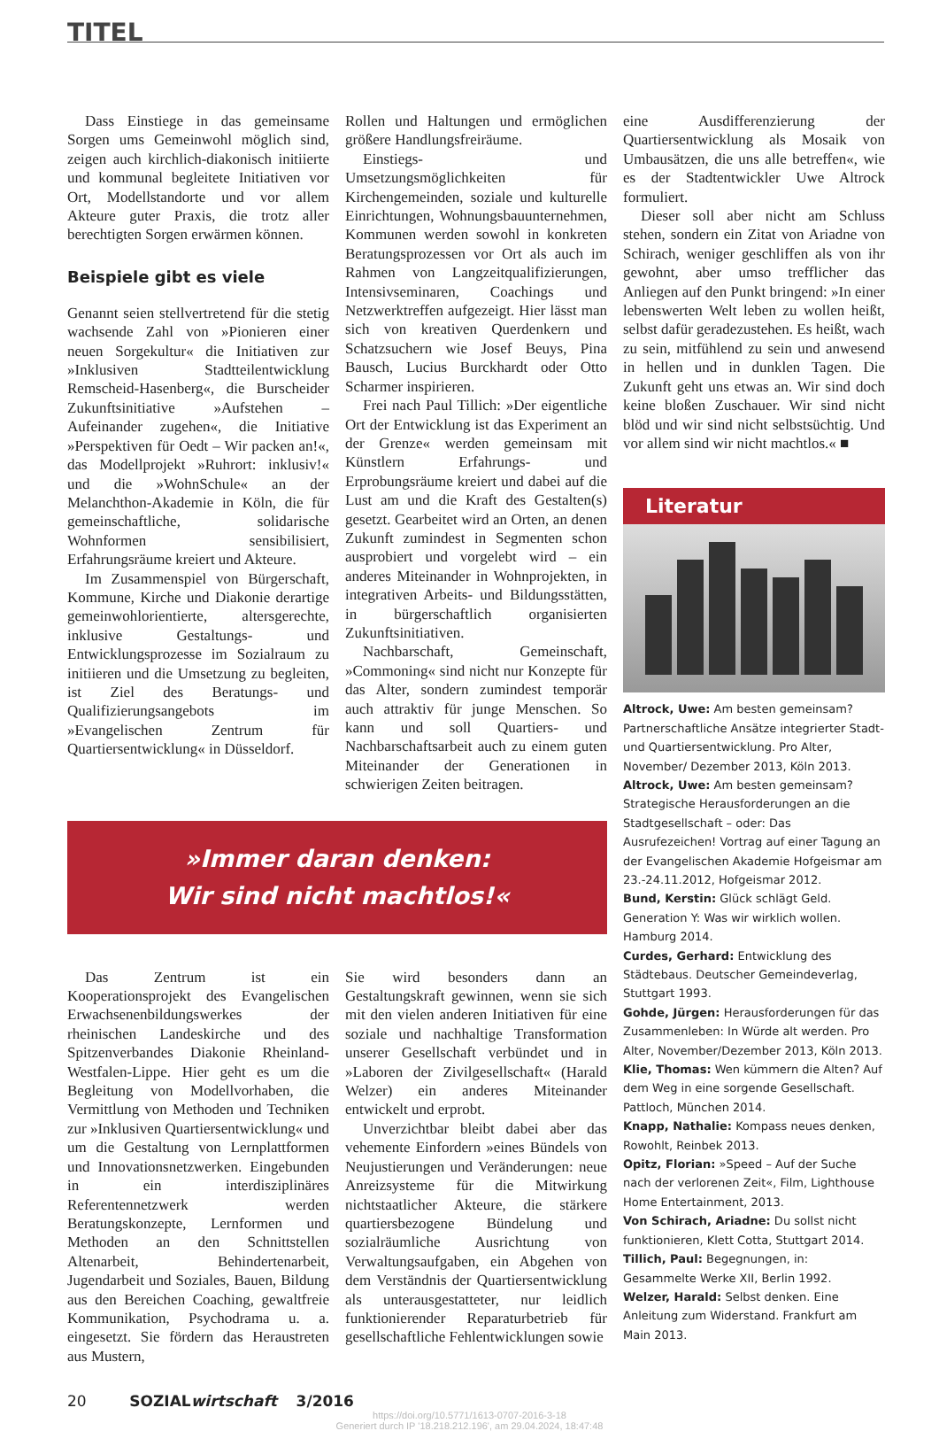TITEL
Dass Einstiege in das gemeinsame Sorgen ums Gemeinwohl möglich sind, zeigen auch kirchlich-diakonisch initiierte und kommunal begleitete Initiativen vor Ort, Modellstandorte und vor allem Akteure guter Praxis, die trotz aller berechtigten Sorgen erwärmen können.
Beispiele gibt es viele
Genannt seien stellvertretend für die stetig wachsende Zahl von »Pionieren einer neuen Sorgekultur« die Initiativen zur »Inklusiven Stadtteilentwicklung Remscheid-Hasenberg«, die Burscheider Zukunftsinitiative »Aufstehen – Aufeinander zugehen«, die Initiative »Perspektiven für Oedt – Wir packen an!«, das Modellprojekt »Ruhrort: inklusiv!« und die »WohnSchule« an der Melanchthon-Akademie in Köln, die für gemeinschaftliche, solidarische Wohnformen sensibilisiert, Erfahrungsräume kreiert und Akteure.
Im Zusammenspiel von Bürgerschaft, Kommune, Kirche und Diakonie derartige gemeinwohlorientierte, altersgerechte, inklusive Gestaltungs- und Entwicklungsprozesse im Sozialraum zu initiieren und die Umsetzung zu begleiten, ist Ziel des Beratungs- und Qualifizierungsangebots im »Evangelischen Zentrum für Quartiersentwicklung« in Düsseldorf.
Rollen und Haltungen und ermöglichen größere Handlungsfreiräume.
Einstiegs- und Umsetzungsmöglichkeiten für Kirchengemeinden, soziale und kulturelle Einrichtungen, Wohnungsbauunternehmen, Kommunen werden sowohl in konkreten Beratungsprozessen vor Ort als auch im Rahmen von Langzeitqualifizierungen, Intensivseminaren, Coachings und Netzwerktreffen aufgezeigt. Hier lässt man sich von kreativen Querdenkern und Schatzsuchern wie Josef Beuys, Pina Bausch, Lucius Burckhardt oder Otto Scharmer inspirieren.
Frei nach Paul Tillich: »Der eigentliche Ort der Entwicklung ist das Experiment an der Grenze« werden gemeinsam mit Künstlern Erfahrungs- und Erprobungsräume kreiert und dabei auf die Lust am und die Kraft des Gestalten(s) gesetzt. Gearbeitet wird an Orten, an denen Zukunft zumindest in Segmenten schon ausprobiert und vorgelebt wird – ein anderes Miteinander in Wohnprojekten, in integrativen Arbeits- und Bildungsstätten, in bürgerschaftlich organisierten Zukunftsinitiativen.
Nachbarschaft, Gemeinschaft, »Commoning« sind nicht nur Konzepte für das Alter, sondern zumindest temporär auch attraktiv für junge Menschen. So kann und soll Quartiers- und Nachbarschaftsarbeit auch zu einem guten Miteinander der Generationen in schwierigen Zeiten beitragen.
eine Ausdifferenzierung der Quartiersentwicklung als Mosaik von Umbausätzen, die uns alle betreffen«, wie es der Stadtentwickler Uwe Altrock formuliert.
Dieser soll aber nicht am Schluss stehen, sondern ein Zitat von Ariadne von Schirach, weniger geschliffen als von ihr gewohnt, aber umso trefflicher das Anliegen auf den Punkt bringend: »In einer lebenswerten Welt leben zu wollen heißt, selbst dafür geradezustehen. Es heißt, wach zu sein, mitfühlend zu sein und anwesend in hellen und in dunklen Tagen. Die Zukunft geht uns etwas an. Wir sind doch keine bloßen Zuschauer. Wir sind nicht blöd und wir sind nicht selbstsüchtig. Und vor allem sind wir nicht machtlos.« ■
Literatur
Altrock, Uwe: Am besten gemeinsam? Partnerschaftliche Ansätze integrierter Stadt- und Quartiersentwicklung. Pro Alter, November/ Dezember 2013, Köln 2013.
Altrock, Uwe: Am besten gemeinsam? Strategische Herausforderungen an die Stadtgesellschaft – oder: Das Ausrufezeichen! Vortrag auf einer Tagung an der Evangelischen Akademie Hofgeismar am 23.-24.11.2012, Hofgeismar 2012.
Bund, Kerstin: Glück schlägt Geld. Generation Y: Was wir wirklich wollen. Hamburg 2014.
Curdes, Gerhard: Entwicklung des Städtebaus. Deutscher Gemeindeverlag, Stuttgart 1993.
Gohde, Jürgen: Herausforderungen für das Zusammenleben: In Würde alt werden. Pro Alter, November/Dezember 2013, Köln 2013.
Klie, Thomas: Wen kümmern die Alten? Auf dem Weg in eine sorgende Gesellschaft. Pattloch, München 2014.
Knapp, Nathalie: Kompass neues denken, Rowohlt, Reinbek 2013.
Opitz, Florian: »Speed – Auf der Suche nach der verlorenen Zeit«, Film, Lighthouse Home Entertainment, 2013.
Von Schirach, Ariadne: Du sollst nicht funktionieren, Klett Cotta, Stuttgart 2014.
Tillich, Paul: Begegnungen, in: Gesammelte Werke XII, Berlin 1992.
Welzer, Harald: Selbst denken. Eine Anleitung zum Widerstand. Frankfurt am Main 2013.
»Immer daran denken:
Wir sind nicht machtlos!«
Das Zentrum ist ein Kooperationsprojekt des Evangelischen Erwachsenenbildungswerkes der rheinischen Landeskirche und des Spitzenverbandes Diakonie Rheinland-Westfalen-Lippe. Hier geht es um die Begleitung von Modellvorhaben, die Vermittlung von Methoden und Techniken zur »Inklusiven Quartiersentwicklung« und um die Gestaltung von Lernplattformen und Innovationsnetzwerken. Eingebunden in ein interdisziplinäres Referentennetzwerk werden Beratungskonzepte, Lernformen und Methoden an den Schnittstellen Altenarbeit, Behindertenarbeit, Jugendarbeit und Soziales, Bauen, Bildung aus den Bereichen Coaching, gewaltfreie Kommunikation, Psychodrama u. a. eingesetzt. Sie fördern das Heraustreten aus Mustern,
Sie wird besonders dann an Gestaltungskraft gewinnen, wenn sie sich mit den vielen anderen Initiativen für eine soziale und nachhaltige Transformation unserer Gesellschaft verbündet und in »Laboren der Zivilgesellschaft« (Harald Welzer) ein anderes Miteinander entwickelt und erprobt.
Unverzichtbar bleibt dabei aber das vehemente Einfordern »eines Bündels von Neujustierungen und Veränderungen: neue Anreizsysteme für die Mitwirkung nichtstaatlicher Akteure, die stärkere quartiersbezogene Bündelung und sozialräumliche Ausrichtung von Verwaltungsaufgaben, ein Abgehen von dem Verständnis der Quartiersentwicklung als unterausgestatteter, nur leidlich funktionierender Reparaturbetrieb für gesellschaftliche Fehlentwicklungen sowie
20 SOZIALwirtschaft 3/2016
https://doi.org/10.5771/1613-0707-2016-3-18
Generiert durch IP '18.218.212.196', am 29.04.2024, 18:47:48